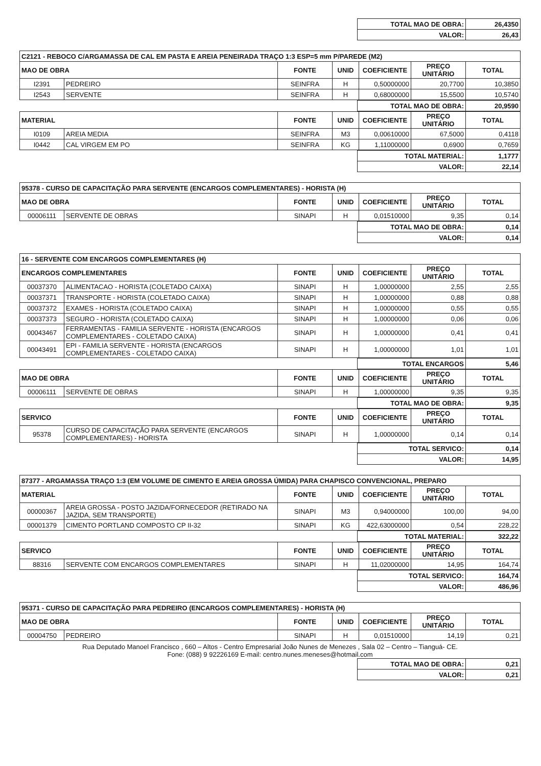| TOTAL MAO DE OBRA: | 26,4350 |
| VALOR: | 26,43 |
| C2121 - REBOCO C/ARGAMASSA DE CAL EM PASTA E AREIA PENEIRADA TRAÇO 1:3 ESP=5 mm P/PAREDE (M2) | | | | | | |
| MAO DE OBRA | | FONTE | UNID | COEFICIENTE | PREÇO UNITÁRIO | TOTAL |
| I2391 | PEDREIRO | SEINFRA | H | 0,50000000 | 20,7700 | 10,3850 |
| I2543 | SERVENTE | SEINFRA | H | 0,68000000 | 15,5500 | 10,5740 |
| TOTAL MAO DE OBRA: | 20,9590 |
| MATERIAL | | FONTE | UNID | COEFICIENTE | PREÇO UNITÁRIO | TOTAL |
| --- | --- | --- | --- | --- | --- | --- |
| I0109 | AREIA MEDIA | SEINFRA | M3 | 0,00610000 | 67,5000 | 0,4118 |
| I0442 | CAL VIRGEM EM PO | SEINFRA | KG | 1,11000000 | 0,6900 | 0,7659 |
| TOTAL MATERIAL: | 1,1777 |
| VALOR: | 22,14 |
| 95378 - CURSO DE CAPACITAÇÃO PARA SERVENTE (ENCARGOS COMPLEMENTARES) - HORISTA (H) | | | | | | |
| MAO DE OBRA | | FONTE | UNID | COEFICIENTE | PREÇO UNITÁRIO | TOTAL |
| 00006111 | SERVENTE DE OBRAS | SINAPI | H | 0,01510000 | 9,35 | 0,14 |
| TOTAL MAO DE OBRA: | 0,14 |
| VALOR: | 0,14 |
| 16 - SERVENTE COM ENCARGOS COMPLEMENTARES (H) | | | | | | |
| ENCARGOS COMPLEMENTARES | | FONTE | UNID | COEFICIENTE | PREÇO UNITÁRIO | TOTAL |
| 00037370 | ALIMENTACAO - HORISTA (COLETADO CAIXA) | SINAPI | H | 1,00000000 | 2,55 | 2,55 |
| 00037371 | TRANSPORTE - HORISTA (COLETADO CAIXA) | SINAPI | H | 1,00000000 | 0,88 | 0,88 |
| 00037372 | EXAMES - HORISTA (COLETADO CAIXA) | SINAPI | H | 1,00000000 | 0,55 | 0,55 |
| 00037373 | SEGURO - HORISTA (COLETADO CAIXA) | SINAPI | H | 1,00000000 | 0,06 | 0,06 |
| 00043467 | FERRAMENTAS - FAMILIA SERVENTE - HORISTA (ENCARGOS COMPLEMENTARES - COLETADO CAIXA) | SINAPI | H | 1,00000000 | 0,41 | 0,41 |
| 00043491 | EPI - FAMILIA SERVENTE - HORISTA (ENCARGOS COMPLEMENTARES - COLETADO CAIXA) | SINAPI | H | 1,00000000 | 1,01 | 1,01 |
| TOTAL ENCARGOS | 5,46 |
| MAO DE OBRA | | FONTE | UNID | COEFICIENTE | PREÇO UNITÁRIO | TOTAL |
| --- | --- | --- | --- | --- | --- | --- |
| 00006111 | SERVENTE DE OBRAS | SINAPI | H | 1,00000000 | 9,35 | 9,35 |
| TOTAL MAO DE OBRA: | 9,35 |
| SERVICO | | FONTE | UNID | COEFICIENTE | PREÇO UNITÁRIO | TOTAL |
| --- | --- | --- | --- | --- | --- | --- |
| 95378 | CURSO DE CAPACITAÇÃO PARA SERVENTE (ENCARGOS COMPLEMENTARES) - HORISTA | SINAPI | H | 1,00000000 | 0,14 | 0,14 |
| TOTAL SERVICO: | 0,14 |
| VALOR: | 14,95 |
| 87377 - ARGAMASSA TRAÇO 1:3 (EM VOLUME DE CIMENTO E AREIA GROSSA ÚMIDA) PARA CHAPISCO CONVENCIONAL, PREPARO | | | | | | |
| MATERIAL | | FONTE | UNID | COEFICIENTE | PREÇO UNITÁRIO | TOTAL |
| 00000367 | AREIA GROSSA - POSTO JAZIDA/FORNECEDOR (RETIRADO NA JAZIDA, SEM TRANSPORTE) | SINAPI | M3 | 0,94000000 | 100,00 | 94,00 |
| 00001379 | CIMENTO PORTLAND COMPOSTO CP II-32 | SINAPI | KG | 422,63000000 | 0,54 | 228,22 |
| TOTAL MATERIAL: | 322,22 |
| SERVICO | | FONTE | UNID | COEFICIENTE | PREÇO UNITÁRIO | TOTAL |
| --- | --- | --- | --- | --- | --- | --- |
| 88316 | SERVENTE COM ENCARGOS COMPLEMENTARES | SINAPI | H | 11,02000000 | 14,95 | 164,74 |
| TOTAL SERVICO: | 164,74 |
| VALOR: | 486,96 |
| 95371 - CURSO DE CAPACITAÇÃO PARA PEDREIRO (ENCARGOS COMPLEMENTARES) - HORISTA (H) | | | | | | |
| MAO DE OBRA | | FONTE | UNID | COEFICIENTE | PREÇO UNITÁRIO | TOTAL |
| 00004750 | PEDREIRO | SINAPI | H | 0,01510000 | 14,19 | 0,21 |
Rua Deputado Manoel Francisco , 660 – Altos - Centro Empresarial João Nunes de Menezes , Sala 02 – Centro – Tianguá- CE.
Fone: (088) 9 92226169 E-mail: centro.nunes.meneses@hotmail.com
| TOTAL MAO DE OBRA: | 0,21 |
| VALOR: | 0,21 |